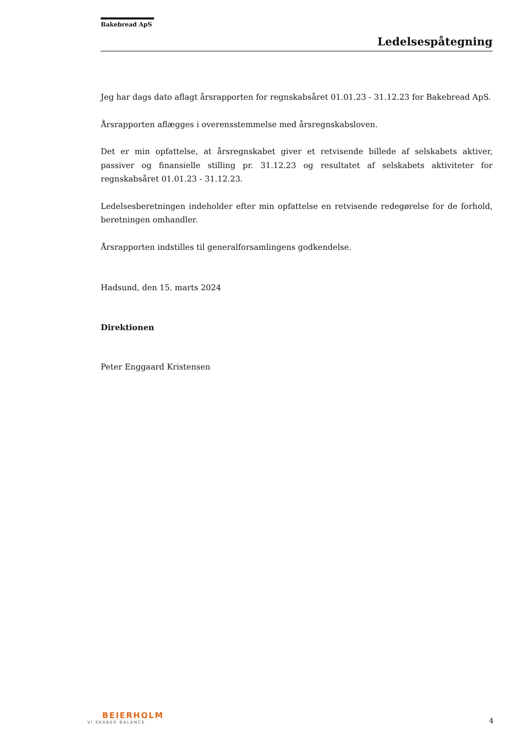Bakebread ApS
Ledelsespåtegning
Jeg har dags dato aflagt årsrapporten for regnskabsåret 01.01.23 - 31.12.23 for Bakebread ApS.
Årsrapporten aflægges i overensstemmelse med årsregnskabsloven.
Det er min opfattelse, at årsregnskabet giver et retvisende billede af selskabets aktiver, passiver og finansielle stilling pr. 31.12.23 og resultatet af selskabets aktiviteter for regnskabsåret 01.01.23 - 31.12.23.
Ledelsesberetningen indeholder efter min opfattelse en retvisende redegørelse for de forhold, beretningen omhandler.
Årsrapporten indstilles til generalforsamlingens godkendelse.
Hadsund, den 15. marts 2024
Direktionen
Peter Enggaard Kristensen
BEIERHOLM
VI SKABER BALANCE
4